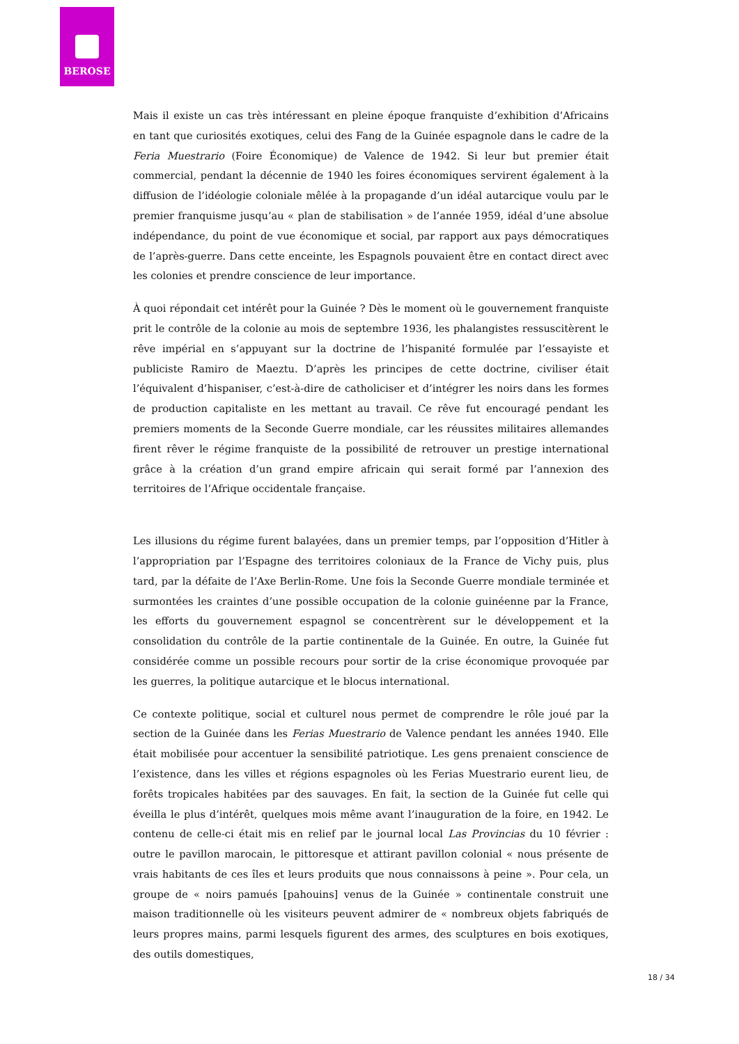BEROSE
Mais il existe un cas très intéressant en pleine époque franquiste d’exhibition d’Africains en tant que curiosités exotiques, celui des Fang de la Guinée espagnole dans le cadre de la Feria Muestrario (Foire Économique) de Valence de 1942. Si leur but premier était commercial, pendant la décennie de 1940 les foires économiques servirent également à la diffusion de l’idéologie coloniale mêlée à la propagande d’un idéal autarcique voulu par le premier franquisme jusqu’au « plan de stabilisation » de l’année 1959, idéal d’une absolue indépendance, du point de vue économique et social, par rapport aux pays démocratiques de l’après-guerre. Dans cette enceinte, les Espagnols pouvaient être en contact direct avec les colonies et prendre conscience de leur importance.
À quoi répondait cet intérêt pour la Guinée ? Dès le moment où le gouvernement franquiste prit le contrôle de la colonie au mois de septembre 1936, les phalangistes ressuscitèrent le rêve impérial en s’appuyant sur la doctrine de l’hispanité formulée par l’essayiste et publiciste Ramiro de Maeztu. D’après les principes de cette doctrine, civiliser était l’équivalent d’hispaniser, c’est-à-dire de catholiciser et d’intégrer les noirs dans les formes de production capitaliste en les mettant au travail. Ce rêve fut encouragé pendant les premiers moments de la Seconde Guerre mondiale, car les réussites militaires allemandes firent rêver le régime franquiste de la possibilité de retrouver un prestige international grâce à la création d’un grand empire africain qui serait formé par l’annexion des territoires de l’Afrique occidentale française.
Les illusions du régime furent balayées, dans un premier temps, par l’opposition d’Hitler à l’appropriation par l’Espagne des territoires coloniaux de la France de Vichy puis, plus tard, par la défaite de l’Axe Berlin-Rome. Une fois la Seconde Guerre mondiale terminée et surmontées les craintes d’une possible occupation de la colonie guinéenne par la France, les efforts du gouvernement espagnol se concentrèrent sur le développement et la consolidation du contrôle de la partie continentale de la Guinée. En outre, la Guinée fut considérée comme un possible recours pour sortir de la crise économique provoquée par les guerres, la politique autarcique et le blocus international.
Ce contexte politique, social et culturel nous permet de comprendre le rôle joué par la section de la Guinée dans les Ferias Muestrario de Valence pendant les années 1940. Elle était mobilisée pour accentuer la sensibilité patriotique. Les gens prenaient conscience de l’existence, dans les villes et régions espagnoles où les Ferias Muestrario eurent lieu, de forêts tropicales habitées par des sauvages. En fait, la section de la Guinée fut celle qui éveilla le plus d’intérêt, quelques mois même avant l’inauguration de la foire, en 1942. Le contenu de celle-ci était mis en relief par le journal local Las Provincias du 10 février : outre le pavillon marocain, le pittoresque et attirant pavillon colonial « nous présente de vrais habitants de ces îles et leurs produits que nous connaissons à peine ». Pour cela, un groupe de « noirs pamués [pahouins] venus de la Guinée » continentale construit une maison traditionnelle où les visiteurs peuvent admirer de « nombreux objets fabriqués de leurs propres mains, parmi lesquels figurent des armes, des sculptures en bois exotiques, des outils domestiques,
18 / 34